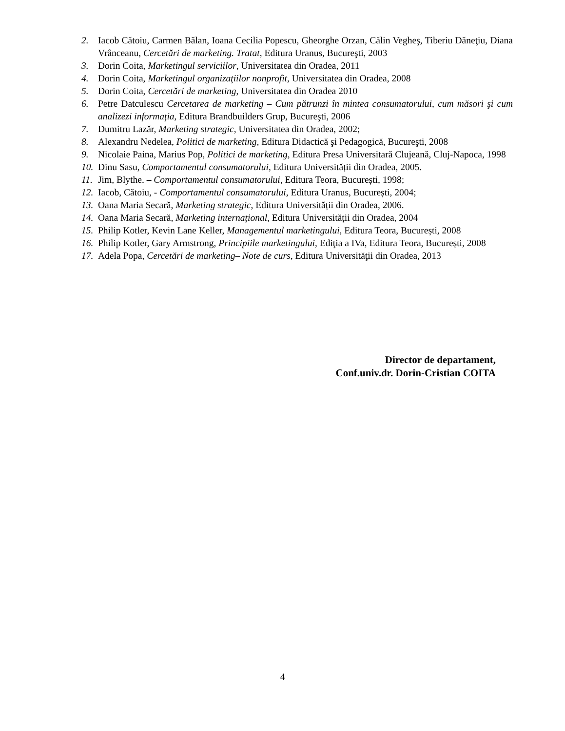2. Iacob Cătoiu, Carmen Bălan, Ioana Cecilia Popescu, Gheorghe Orzan, Călin Vegheş, Tiberiu Dăneţiu, Diana Vrânceanu, Cercetări de marketing. Tratat, Editura Uranus, Bucureşti, 2003
3. Dorin Coita, Marketingul serviciilor, Universitatea din Oradea, 2011
4. Dorin Coita, Marketingul organizaţiilor nonprofit, Universitatea din Oradea, 2008
5. Dorin Coita, Cercetări de marketing, Universitatea din Oradea 2010
6. Petre Datculescu Cercetarea de marketing – Cum pătrunzi în mintea consumatorului, cum măsori şi cum analizezi informaţia, Editura Brandbuilders Grup, Bucureşti, 2006
7. Dumitru Lazăr, Marketing strategic, Universitatea din Oradea, 2002;
8. Alexandru Nedelea, Politici de marketing, Editura Didactică şi Pedagogică, Bucureşti, 2008
9. Nicolaie Paina, Marius Pop, Politici de marketing, Editura Presa Universitară Clujeană, Cluj-Napoca, 1998
10. Dinu Sasu, Comportamentul consumatorului, Editura Universității din Oradea, 2005.
11. Jim, Blythe. – Comportamentul consumatorului, Editura Teora, București, 1998;
12. Iacob, Cătoiu, - Comportamentul consumatorului, Editura Uranus, București, 2004;
13. Oana Maria Secară, Marketing strategic, Editura Universității din Oradea, 2006.
14. Oana Maria Secară, Marketing internațional, Editura Universității din Oradea, 2004
15. Philip Kotler, Kevin Lane Keller, Managementul marketingului, Editura Teora, București, 2008
16. Philip Kotler, Gary Armstrong, Principiile marketingului, Ediţia a IVa, Editura Teora, București, 2008
17. Adela Popa, Cercetări de marketing– Note de curs, Editura Universităţii din Oradea, 2013
Director de departament,
Conf.univ.dr. Dorin-Cristian COITA
4